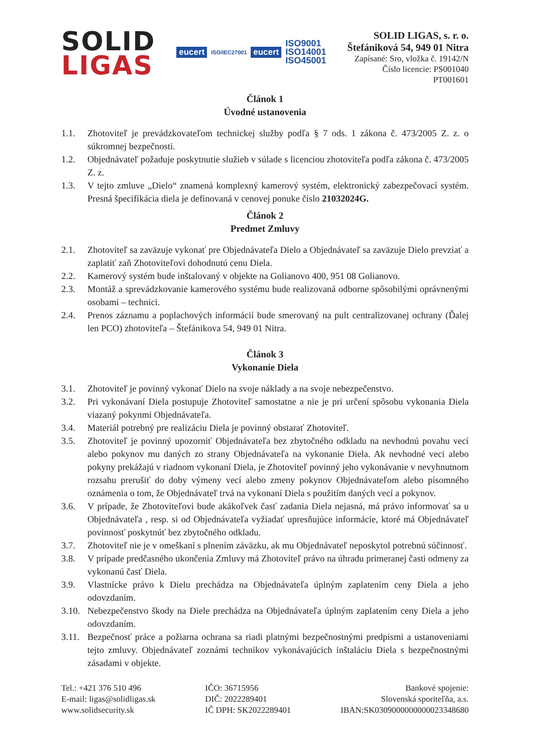SOLID
LIGAS
eucert ISO/IEC27001 eucert ISO9001
ISO14001
ISO45001
SOLID LIGAS, s. r. o.
Štefániková 54, 949 01 Nitra
Zapísané: Sro, vložka č. 19142/N
Číslo licencie: PS001040
PT001601
Článok 1
Úvodné ustanovenia
1.1. Zhotoviteľ je prevádzkovateľom technickej služby podľa § 7 ods. 1 zákona č. 473/2005 Z. z. o súkromnej bezpečnosti.
1.2. Objednávateľ požaduje poskytnutie služieb v súlade s licenciou zhotoviteľa podľa zákona č. 473/2005 Z. z.
1.3. V tejto zmluve „Dielo“ znamená komplexný kamerový systém, elektronický zabezpečovací systém. Presná špecifikácia diela je definovaná v cenovej ponuke číslo 21032024G.
Článok 2
Predmet Zmluvy
2.1. Zhotoviteľ sa zaväzuje vykonať pre Objednávateľa Dielo a Objednávateľ sa zaväzuje Dielo prevziať a zaplatiť zaň Zhotoviteľovi dohodnutú cenu Diela.
2.2. Kamerový systém bude inštalovaný v objekte na Golianovo 400, 951 08 Golianovo.
2.3. Montáž a sprevádzkovanie kamerového systému bude realizovaná odborne spôsobilými oprávnenými osobami – technici.
2.4. Prenos záznamu a poplachových informácií bude smerovaný na pult centralizovanej ochrany (Ďalej len PCO) zhotoviteľa – Štefánikova 54, 949 01 Nitra.
Článok 3
Vykonanie Diela
3.1. Zhotoviteľ je povinný vykonať Dielo na svoje náklady a na svoje nebezpečenstvo.
3.2. Pri vykonávaní Diela postupuje Zhotoviteľ samostatne a nie je pri určení spôsobu vykonania Diela viazaný pokynmi Objednávateľa.
3.4. Materiál potrebný pre realizáciu Diela je povinný obstarať Zhotoviteľ.
3.5. Zhotoviteľ je povinný upozorniť Objednávateľa bez zbytočného odkladu na nevhodnú povahu vecí alebo pokynov mu daných zo strany Objednávateľa na vykonanie Diela. Ak nevhodné veci alebo pokyny prekážajú v riadnom vykonaní Diela, je Zhotoviteľ povinný jeho vykonávanie v nevyhnutnom rozsahu prerušiť do doby výmeny vecí alebo zmeny pokynov Objednávateľom alebo písomného oznámenia o tom, že Objednávateľ trvá na vykonaní Diela s použitím daných vecí a pokynov.
3.6. V prípade, že Zhotoviteľovi bude akákoľvek časť zadania Diela nejasná, má právo informovať sa u Objednávateľa , resp. si od Objednávateľa vyžiadať upresňujúce informácie, ktoré má Objednávateľ povinnosť poskytnúť bez zbytočného odkladu.
3.7. Zhotoviteľ nie je v omeškaní s plnením záväzku, ak mu Objednávateľ neposkytol potrebnú súčinnosť.
3.8. V prípade predčasného ukončenia Zmluvy má Zhotoviteľ právo na úhradu primeranej časti odmeny za vykonanú časť Diela.
3.9. Vlastnícke právo k Dielu prechádza na Objednávateľa úplným zaplatením ceny Diela a jeho odovzdaním.
3.10. Nebezpečenstvo škody na Diele prechádza na Objednávateľa úplným zaplatením ceny Diela a jeho odovzdaním.
3.11. Bezpečnosť práce a požiarna ochrana sa riadi platnými bezpečnostnými predpismi a ustanoveniami tejto zmluvy. Objednávateľ zoznámi technikov vykonávajúcich inštaláciu Diela s bezpečnostnými zásadami v objekte.
Tel.: +421 376 510 496
E-mail: ligas@solidligas.sk
www.solidsecurity.sk
IČO: 36715956
DIČ: 2022289401
IČ DPH: SK2022289401
Bankové spojenie:
Slovenská sporiteľňa, a.s.
IBAN:SK0309000000000023348680